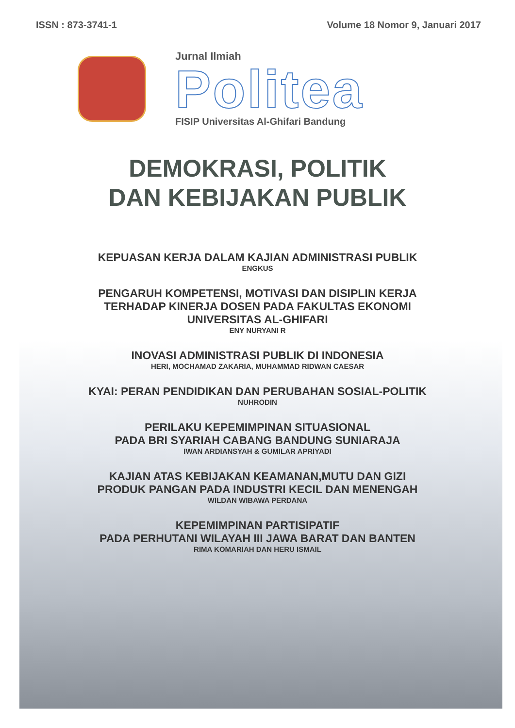ISSN : 873-3741-1 Volume 18 Nomor 9, Januari 2017
Jurnal Ilmiah
Politea
FISIP Universitas Al-Ghifari Bandung
DEMOKRASI, POLITIK
DAN KEBIJAKAN PUBLIK
KEPUASAN KERJA DALAM KAJIAN ADMINISTRASI PUBLIK
ENGKUS
PENGARUH KOMPETENSI, MOTIVASI DAN DISIPLIN KERJA
TERHADAP KINERJA DOSEN PADA FAKULTAS EKONOMI
UNIVERSITAS AL-GHIFARI
ENY NURYANI R
INOVASI ADMINISTRASI PUBLIK DI INDONESIA
HERI, MOCHAMAD ZAKARIA, MUHAMMAD RIDWAN CAESAR
KYAI: PERAN PENDIDIKAN DAN PERUBAHAN SOSIAL-POLITIK
NUHRODIN
PERILAKU KEPEMIMPINAN SITUASIONAL
PADA BRI SYARIAH CABANG BANDUNG SUNIARAJA
IWAN ARDIANSYAH & GUMILAR APRIYADI
KAJIAN ATAS KEBIJAKAN KEAMANAN,MUTU DAN GIZI
PRODUK PANGAN PADA INDUSTRI KECIL DAN MENENGAH
WILDAN WIBAWA PERDANA
KEPEMIMPINAN PARTISIPATIF
PADA PERHUTANI WILAYAH III JAWA BARAT DAN BANTEN
RIMA KOMARIAH DAN HERU ISMAIL